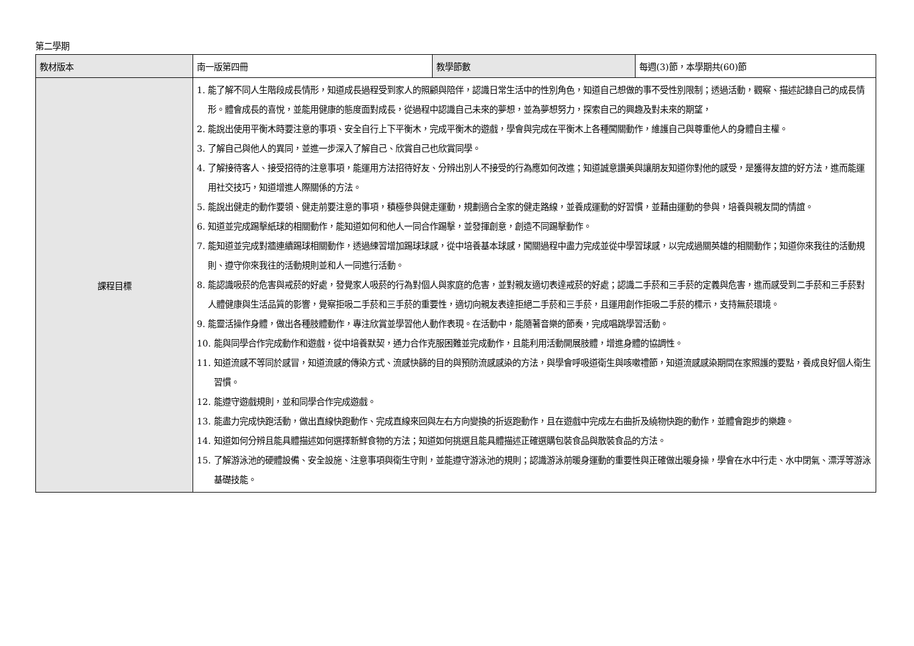第二學期
| 教材版本 | 南一版第四冊 | 教學節數 | 每週(3)節，本學期共(60)節 |
| 課程目標 | 1. 能了解不同人生階段成長情形，知道成長過程受到家人的照顧與陪伴，認識日常生活中的性別角色，知道自己想做的事不受性別限制；透過活動，觀察、描述記錄自己的成長情形。體會成長的喜悅，並能用健康的態度面對成長，從過程中認識自己未來的夢想，並為夢想努力，探索自己的興趣及對未來的期望， 2. 能說出使用平衡木時要注意的事項、安全自行上下平衡木，完成平衡木的遊戲，學會與完成在平衡木上各種闖關動作，維護自己與尊重他人的身體自主權。 3. 了解自己與他人的異同，並進一步深入了解自己、欣賞自己也欣賞同學。 4. 了解接待客人、接受招待的注意事項，能運用方法招待好友、分辨出別人不接受的行為應如何改進；知道誠意讚美與讓朋友知道你對他的感受，是獲得友誼的好方法，進而能運用社交技巧，知道增進人際關係的方法。 5. 能說出健走的動作要領、健走前要注意的事項，積極參與健走運動，規劃適合全家的健走路線，並養成運動的好習慣，並藉由運動的參與，培養與親友間的情誼。 6. 知道並完成踢擊紙球的相關動作，能知道如何和他人一同合作踢擊，並發揮創意，創造不同踢擊動作。 7. 能知道並完成對牆連續踢球相關動作，透過練習增加踢球球感，從中培養基本球感，闖關過程中盡力完成並從中學習球感，以完成過關英雄的相關動作；知道你來我往的活動規則、遵守你來我往的活動規則並和人一同進行活動。 8. 能認識吸菸的危害與戒菸的好處，發覺家人吸菸的行為對個人與家庭的危害，並對親友適切表達戒菸的好處；認識二手菸和三手菸的定義與危害，進而感受到二手菸和三手菸對人體健康與生活品質的影響，覺察拒吸二手菸和三手菸的重要性，適切向親友表達拒絕二手菸和三手菸，且運用創作拒吸二手菸的標示，支持無菸環境。 9. 能靈活操作身體，做出各種肢體動作，專注欣賞並學習他人動作表現。在活動中，能隨著音樂的節奏，完成唱跳學習活動。 10. 能與同學合作完成動作和遊戲，從中培養默契，通力合作克服困難並完成動作，且能利用活動開展肢體，增進身體的協調性。 11. 知道流感不等同於感冒，知道流感的傳染方式、流感快篩的目的與預防流感感染的方法，與學會呼吸道衛生與咳嗽禮節，知道流感感染期間在家照護的要點，養成良好個人衛生習慣。 12. 能遵守遊戲規則，並和同學合作完成遊戲。 13. 能盡力完成快跑活動，做出直線快跑動作、完成直線來回與左右方向變換的折返跑動作，且在遊戲中完成左右曲折及繞物快跑的動作，並體會跑步的樂趣。 14. 知道如何分辨且能具體描述如何選擇新鮮食物的方法；知道如何挑選且能具體描述正確選購包裝食品與散裝食品的方法。 15. 了解游泳池的硬體設備、安全設施、注意事項與衛生守則，並能遵守游泳池的規則；認識游泳前暖身運動的重要性與正確做出暖身操，學會在水中行走、水中閉氣、漂浮等游泳基礎技能。 | | |